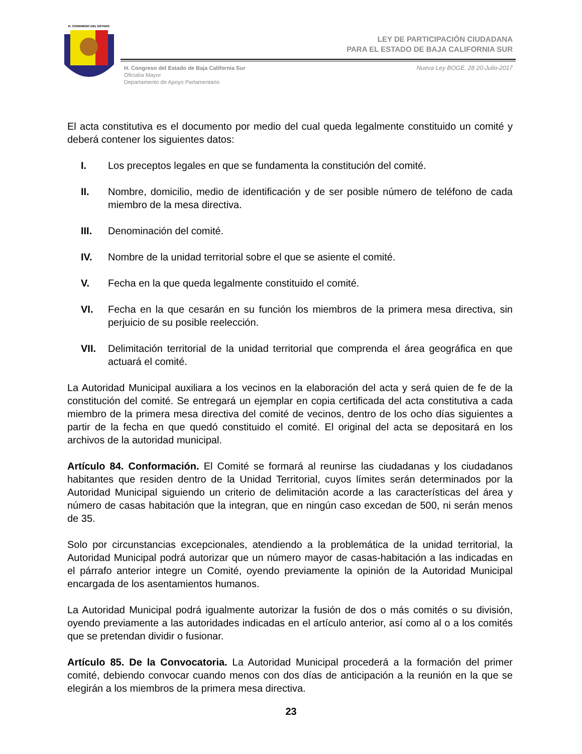H. CONGRESO DEL ESTADO
LEY DE PARTICIPACIÓN CIUDADANA
PARA EL ESTADO DE BAJA CALIFORNIA SUR
H. Congreso del Estado de Baja California Sur
Oficialía Mayor
Departamento de Apoyo Parlamentario
Nueva Ley BOGE. 28 20-Julio-2017
El acta constitutiva es el documento por medio del cual queda legalmente constituido un comité y deberá contener los siguientes datos:
I. Los preceptos legales en que se fundamenta la constitución del comité.
II. Nombre, domicilio, medio de identificación y de ser posible número de teléfono de cada miembro de la mesa directiva.
III. Denominación del comité.
IV. Nombre de la unidad territorial sobre el que se asiente el comité.
V. Fecha en la que queda legalmente constituido el comité.
VI. Fecha en la que cesarán en su función los miembros de la primera mesa directiva, sin perjuicio de su posible reelección.
VII. Delimitación territorial de la unidad territorial que comprenda el área geográfica en que actuará el comité.
La Autoridad Municipal auxiliara a los vecinos en la elaboración del acta y será quien de fe de la constitución del comité. Se entregará un ejemplar en copia certificada del acta constitutiva a cada miembro de la primera mesa directiva del comité de vecinos, dentro de los ocho días siguientes a partir de la fecha en que quedó constituido el comité. El original del acta se depositará en los archivos de la autoridad municipal.
Artículo 84. Conformación. El Comité se formará al reunirse las ciudadanas y los ciudadanos habitantes que residen dentro de la Unidad Territorial, cuyos límites serán determinados por la Autoridad Municipal siguiendo un criterio de delimitación acorde a las características del área y número de casas habitación que la integran, que en ningún caso excedan de 500, ni serán menos de 35.
Solo por circunstancias excepcionales, atendiendo a la problemática de la unidad territorial, la Autoridad Municipal podrá autorizar que un número mayor de casas-habitación a las indicadas en el párrafo anterior integre un Comité, oyendo previamente la opinión de la Autoridad Municipal encargada de los asentamientos humanos.
La Autoridad Municipal podrá igualmente autorizar la fusión de dos o más comités o su división, oyendo previamente a las autoridades indicadas en el artículo anterior, así como al o a los comités que se pretendan dividir o fusionar.
Artículo 85. De la Convocatoria. La Autoridad Municipal procederá a la formación del primer comité, debiendo convocar cuando menos con dos días de anticipación a la reunión en la que se elegirán a los miembros de la primera mesa directiva.
23